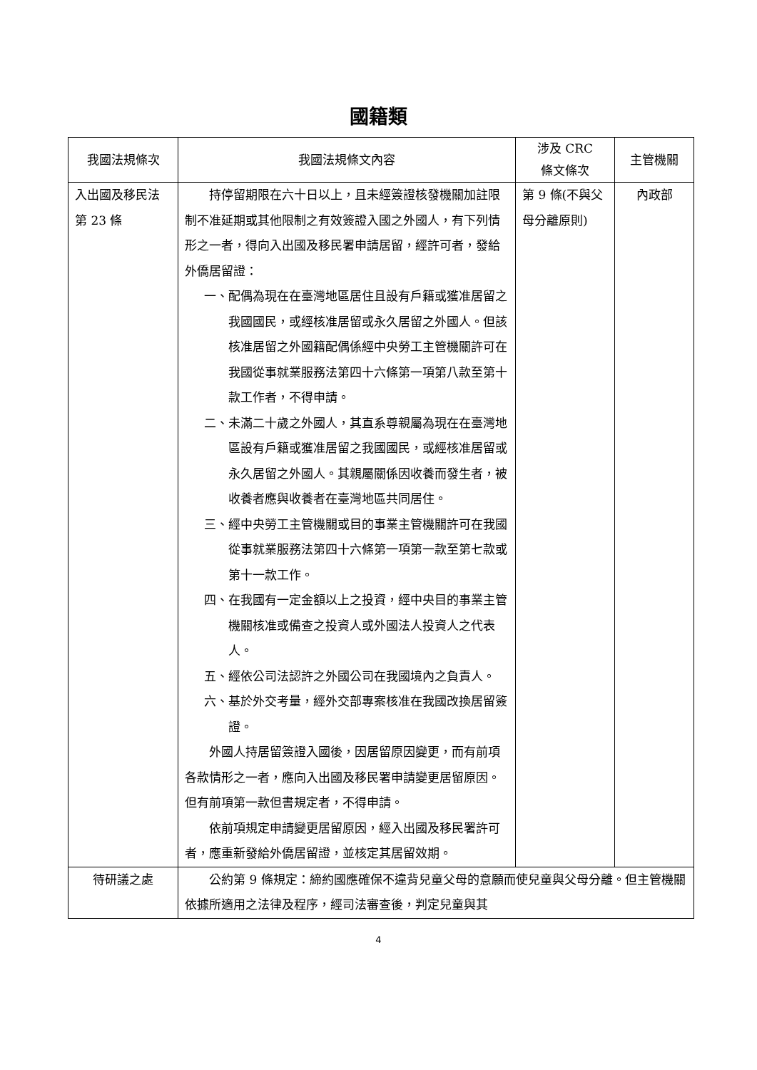國籍類
| 我國法規條次 | 我國法規條文內容 | 涉及 CRC 條文條次 | 主管機關 |
| --- | --- | --- | --- |
| 入出國及移民法第 23 條 | 持停留期限在六十日以上，且未經簽證核發機關加註限制不准延期或其他限制之有效簽證入國之外國人，有下列情形之一者，得向入出國及移民署申請居留，經許可者，發給外僑居留證： 一、配偶為現在在臺灣地區居住且設有戶籍或獲准居留之我國國民，或經核准居留或永久居留之外國人。但該核准居留之外國籍配偶係經中央勞工主管機關許可在我國從事就業服務法第四十六條第一項第八款至第十款工作者，不得申請。 二、未滿二十歲之外國人，其直系尊親屬為現在在臺灣地區設有戶籍或獲准居留之我國國民，或經核准居留或永久居留之外國人。其親屬關係因收養而發生者，被收養者應與收養者在臺灣地區共同居住。 三、經中央勞工主管機關或目的事業主管機關許可在我國從事就業服務法第四十六條第一項第一款至第七款或第十一款工作。 四、在我國有一定金額以上之投資，經中央目的事業主管機關核准或備查之投資人或外國法人投資人之代表人。 五、經依公司法認許之外國公司在我國境內之負責人。 六、基於外交考量，經外交部專案核准在我國改換居留簽證。 外國人持居留簽證入國後，因居留原因變更，而有前項各款情形之一者，應向入出國及移民署申請變更居留原因。但有前項第一款但書規定者，不得申請。 依前項規定申請變更居留原因，經入出國及移民署許可者，應重新發給外僑居留證，並核定其居留效期。 | 第 9 條(不與父母分離原則) | 內政部 |
| 待研議之處 | 公約第 9 條規定：締約國應確保不違背兒童父母的意願而使兒童與父母分離。但主管機關依據所適用之法律及程序，經司法審查後，判定兒童與其 | | |
4